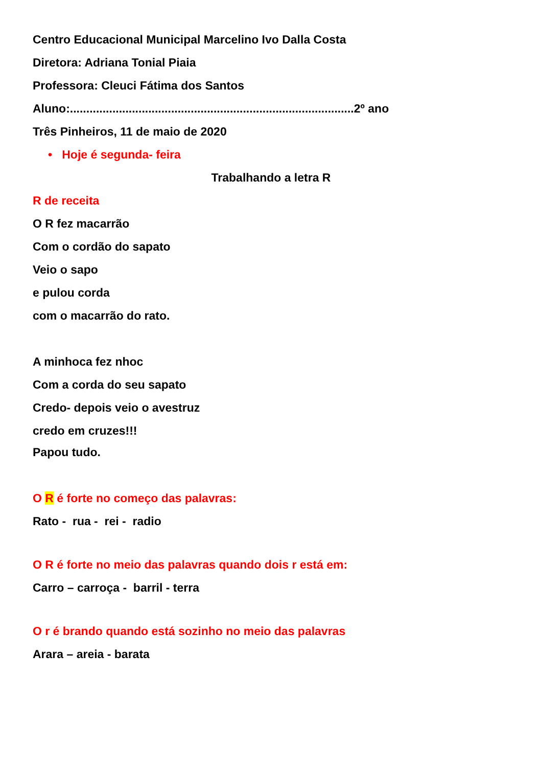Centro Educacional Municipal Marcelino Ivo Dalla Costa
Diretora: Adriana Tonial Piaia
Professora: Cleuci Fátima dos Santos
Aluno:.......................................................................................2º ano
Três Pinheiros, 11 de maio de 2020
• Hoje é segunda- feira
Trabalhando a letra R
R de receita
O R fez macarrão
Com o cordão do sapato
Veio o sapo
e pulou corda
com o macarrão do rato.
A minhoca fez nhoc
Com a corda do seu sapato
Credo- depois veio o avestruz
credo em cruzes!!!
Papou tudo.
O R é forte no começo das palavras:
Rato - rua - rei - radio
O R é forte no meio das palavras quando dois r está em:
Carro – carroça - barril - terra
O r é brando quando está sozinho no meio das palavras
Arara – areia - barata